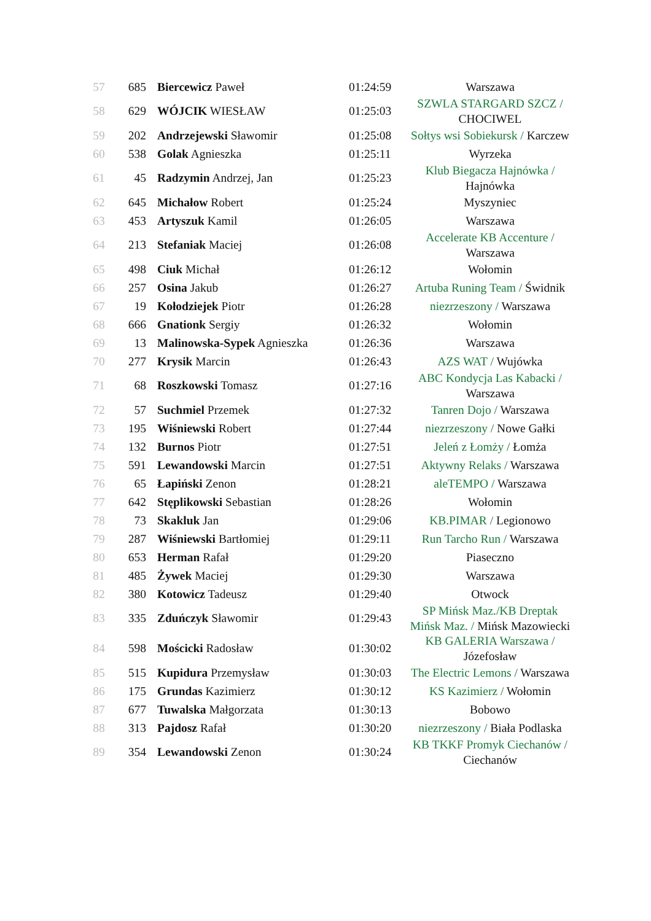| 57 | 685 | Biercewicz Paweł | 01:24:59 | Warszawa |
| 58 | 629 | WÓJCIK WIESŁAW | 01:25:03 | SZWLA STARGARD SZCZ / CHOCIWEL |
| 59 | 202 | Andrzejewski Sławomir | 01:25:08 | Sołtys wsi Sobiekursk / Karczew |
| 60 | 538 | Golak Agnieszka | 01:25:11 | Wyrzeka |
| 61 | 45 | Radzymin Andrzej, Jan | 01:25:23 | Klub Biegacza Hajnówka / Hajnówka |
| 62 | 645 | Michałow Robert | 01:25:24 | Myszyniec |
| 63 | 453 | Artyszuk Kamil | 01:26:05 | Warszawa |
| 64 | 213 | Stefaniak Maciej | 01:26:08 | Accelerate KB Accenture / Warszawa |
| 65 | 498 | Ciuk Michał | 01:26:12 | Wołomin |
| 66 | 257 | Osina Jakub | 01:26:27 | Artuba Runing Team / Świdnik |
| 67 | 19 | Kołodziejek Piotr | 01:26:28 | niezrzeszony / Warszawa |
| 68 | 666 | Gnationk Sergiy | 01:26:32 | Wołomin |
| 69 | 13 | Malinowska-Sypek Agnieszka | 01:26:36 | Warszawa |
| 70 | 277 | Krysik Marcin | 01:26:43 | AZS WAT / Wujówka |
| 71 | 68 | Roszkowski Tomasz | 01:27:16 | ABC Kondycja Las Kabacki / Warszawa |
| 72 | 57 | Suchmiel Przemek | 01:27:32 | Tanren Dojo / Warszawa |
| 73 | 195 | Wiśniewski Robert | 01:27:44 | niezrzeszony / Nowe Gałki |
| 74 | 132 | Burnos Piotr | 01:27:51 | Jeleń z Łomży / Łomża |
| 75 | 591 | Lewandowski Marcin | 01:27:51 | Aktywny Relaks / Warszawa |
| 76 | 65 | Łapiński Zenon | 01:28:21 | aleTEMPO / Warszawa |
| 77 | 642 | Stęplikowski Sebastian | 01:28:26 | Wołomin |
| 78 | 73 | Skakluk Jan | 01:29:06 | KB.PIMAR / Legionowo |
| 79 | 287 | Wiśniewski Bartłomiej | 01:29:11 | Run Tarcho Run / Warszawa |
| 80 | 653 | Herman Rafał | 01:29:20 | Piaseczno |
| 81 | 485 | Żywek Maciej | 01:29:30 | Warszawa |
| 82 | 380 | Kotowicz Tadeusz | 01:29:40 | Otwock |
| 83 | 335 | Zduńczyk Sławomir | 01:29:43 | SP Mińsk Maz./KB Dreptak Mińsk Maz. / Mińsk Mazowiecki |
| 84 | 598 | Mościcki Radosław | 01:30:02 | KB GALERIA Warszawa / Józefosław |
| 85 | 515 | Kupidura Przemysław | 01:30:03 | The Electric Lemons / Warszawa |
| 86 | 175 | Grundas Kazimierz | 01:30:12 | KS Kazimierz / Wołomin |
| 87 | 677 | Tuwalska Małgorzata | 01:30:13 | Bobowo |
| 88 | 313 | Pajdosz Rafał | 01:30:20 | niezrzeszony / Biała Podlaska |
| 89 | 354 | Lewandowski Zenon | 01:30:24 | KB TKKF Promyk Ciechanów / Ciechanów |